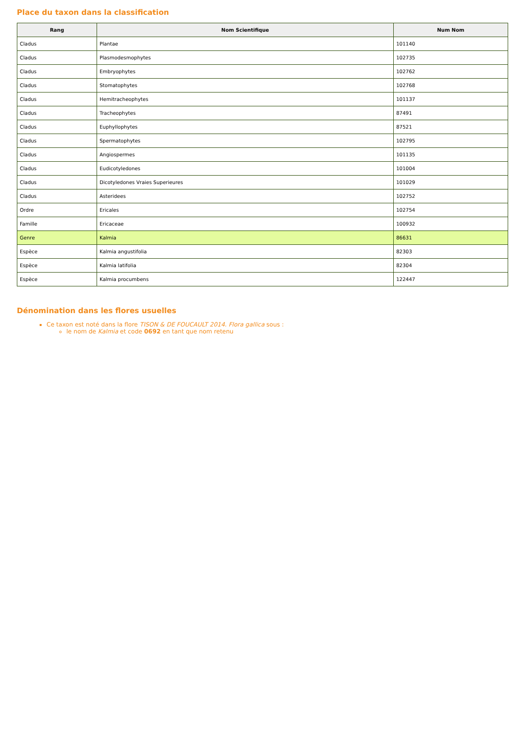Place du taxon dans la classification
| Rang | Nom Scientifique | Num Nom |
| --- | --- | --- |
| Cladus | Plantae | 101140 |
| Cladus | Plasmodesmophytes | 102735 |
| Cladus | Embryophytes | 102762 |
| Cladus | Stomatophytes | 102768 |
| Cladus | Hemitracheophytes | 101137 |
| Cladus | Tracheophytes | 87491 |
| Cladus | Euphyllophytes | 87521 |
| Cladus | Spermatophytes | 102795 |
| Cladus | Angiospermes | 101135 |
| Cladus | Eudicotyledones | 101004 |
| Cladus | Dicotyledones Vraies Superieures | 101029 |
| Cladus | Asteridees | 102752 |
| Ordre | Ericales | 102754 |
| Famille | Ericaceae | 100932 |
| Genre | Kalmia | 86631 |
| Espèce | Kalmia angustifolia | 82303 |
| Espèce | Kalmia latifolia | 82304 |
| Espèce | Kalmia procumbens | 122447 |
Dénomination dans les flores usuelles
Ce taxon est noté dans la flore TISON & DE FOUCAULT 2014. Flora gallica sous :
le nom de Kalmia et code 0692 en tant que nom retenu